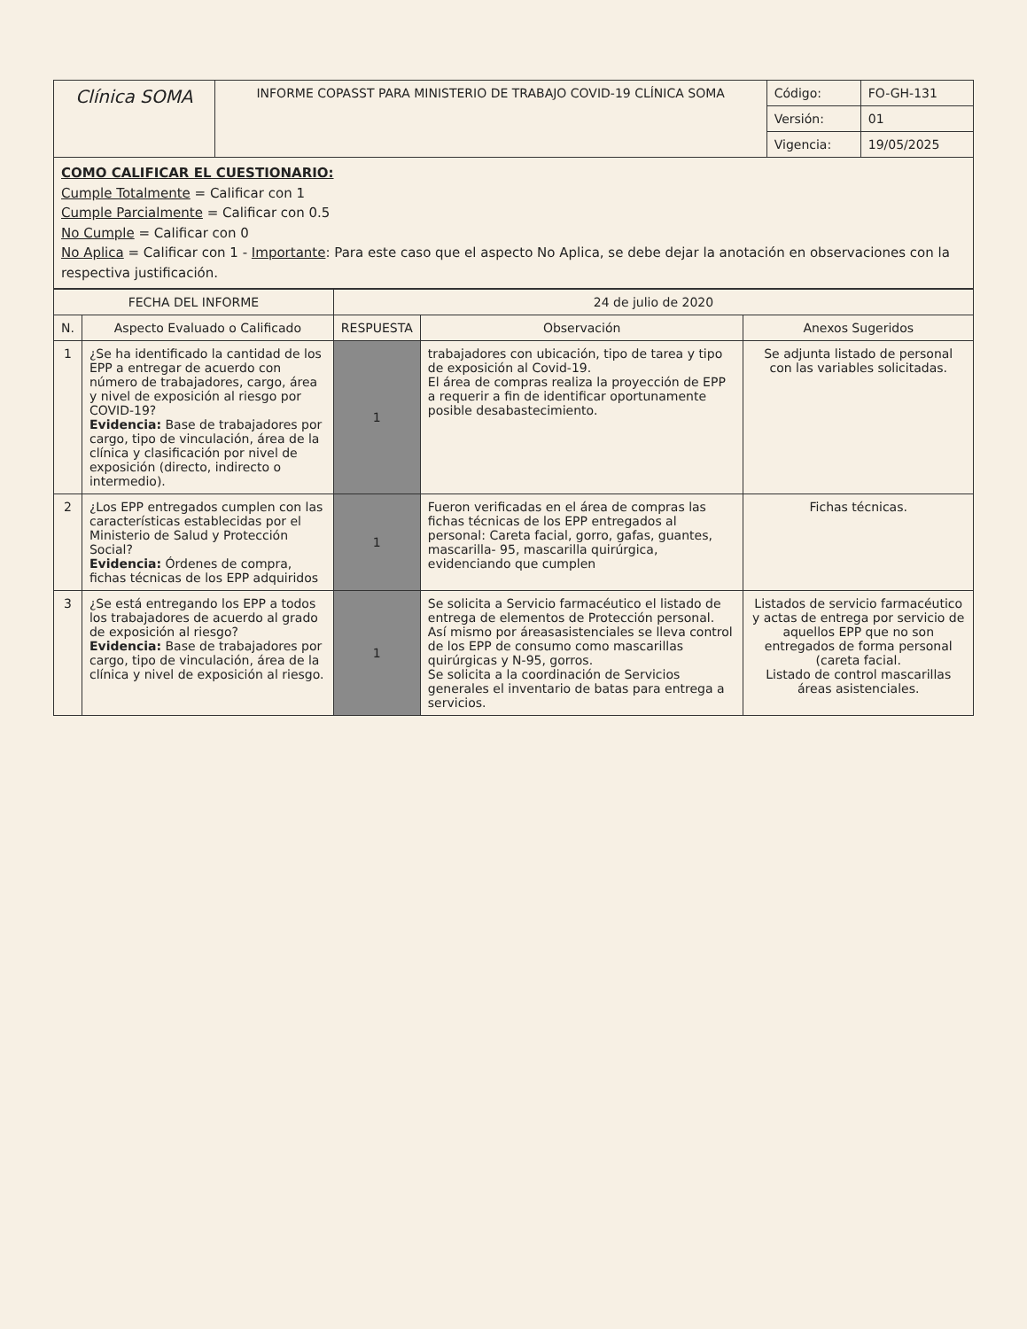| Clínica SOMA | INFORME COPASST PARA MINISTERIO DE TRABAJO COVID-19 CLÍNICA SOMA | Código: | FO-GH-131 |
| | | Versión: | 01 |
| | | Vigencia: | 19/05/2025 |
| COMO CALIFICAR EL CUESTIONARIO: Cumple Totalmente = Calificar con 1 Cumple Parcialmente = Calificar con 0.5 No Cumple = Calificar con 0 No Aplica = Calificar con 1 - Importante : Para este caso que el aspecto No Aplica, se debe dejar la anotación en observaciones con la respectiva justificación. | | | |
| FECHA DEL INFORME | | 24 de julio de 2020 | | |
| N. | Aspecto Evaluado o Calificado | RESPUESTA | Observación | Anexos Sugeridos |
| 1 | ¿Se ha identificado la cantidad de los EPP a entregar de acuerdo con número de trabajadores, cargo, área y nivel de exposición al riesgo por COVID-19? Evidencia: Base de trabajadores por cargo, tipo de vinculación, área de la clínica y clasificación por nivel de exposición (directo, indirecto o intermedio). | 1 | trabajadores con ubicación, tipo de tarea y tipo de exposición al Covid-19. El área de compras realiza la proyección de EPP a requerir a fin de identificar oportunamente posible desabastecimiento. | Se adjunta listado de personal con las variables solicitadas. |
| 2 | ¿Los EPP entregados cumplen con las características establecidas por el Ministerio de Salud y Protección Social? Evidencia: Órdenes de compra, fichas técnicas de los EPP adquiridos | 1 | Fueron verificadas en el área de compras las fichas técnicas de los EPP entregados al personal: Careta facial, gorro, gafas, guantes, mascarilla- 95, mascarilla quirúrgica, evidenciando que cumplen | Fichas técnicas. |
| 3 | ¿Se está entregando los EPP a todos los trabajadores de acuerdo al grado de exposición al riesgo? Evidencia: Base de trabajadores por cargo, tipo de vinculación, área de la clínica y nivel de exposición al riesgo. | 1 | Se solicita a Servicio farmacéutico el listado de entrega de elementos de Protección personal. Así mismo por áreasasistenciales se lleva control de los EPP de consumo como mascarillas quirúrgicas y N-95, gorros. Se solicita a la coordinación de Servicios generales el inventario de batas para entrega a servicios. | Listados de servicio farmacéutico y actas de entrega por servicio de aquellos EPP que no son entregados de forma personal (careta facial. Listado de control mascarillas áreas asistenciales. |